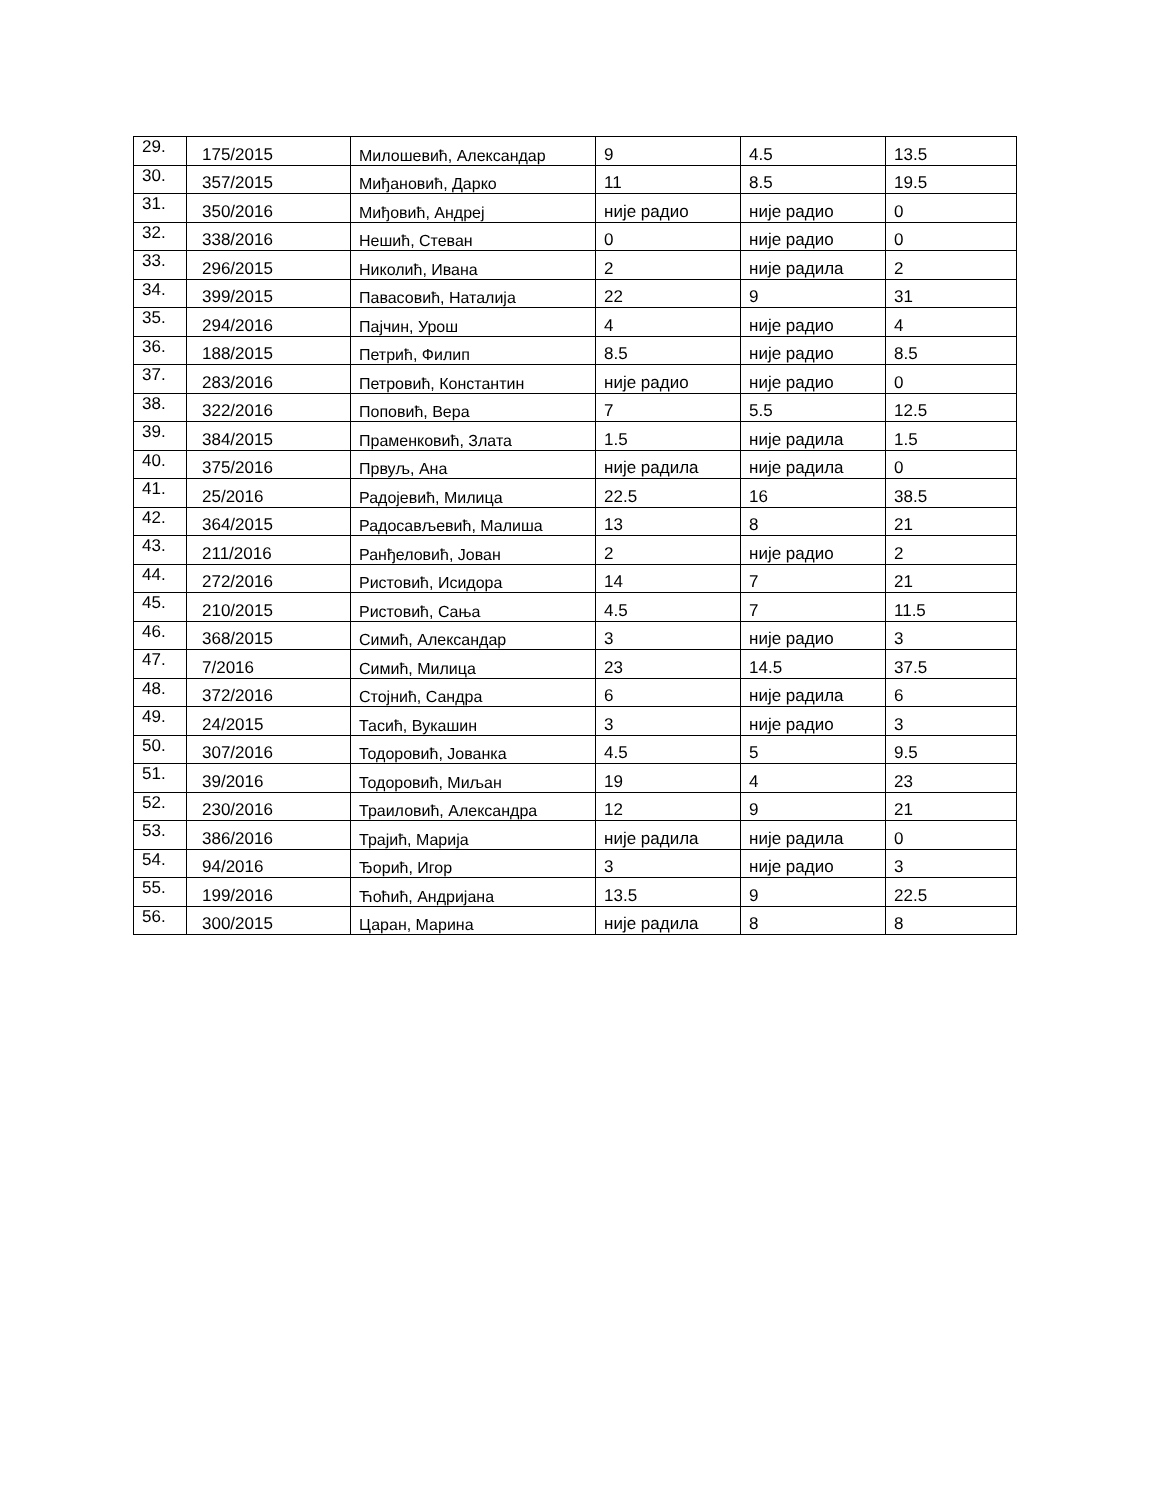| 29. | 175/2015 | Милошевић, Александар | 9 | 4.5 | 13.5 |
| 30. | 357/2015 | Миђановић, Дарко | 11 | 8.5 | 19.5 |
| 31. | 350/2016 | Миђовић, Андреј | није радио | није радио | 0 |
| 32. | 338/2016 | Нешић, Стеван | 0 | није радио | 0 |
| 33. | 296/2015 | Николић, Ивана | 2 | није радила | 2 |
| 34. | 399/2015 | Павасовић, Наталија | 22 | 9 | 31 |
| 35. | 294/2016 | Пајчин, Урош | 4 | није радио | 4 |
| 36. | 188/2015 | Петрић, Филип | 8.5 | није радио | 8.5 |
| 37. | 283/2016 | Петровић, Константин | није радио | није радио | 0 |
| 38. | 322/2016 | Поповић, Вера | 7 | 5.5 | 12.5 |
| 39. | 384/2015 | Праменковић, Злата | 1.5 | није радила | 1.5 |
| 40. | 375/2016 | Првуљ, Ана | није радила | није радила | 0 |
| 41. | 25/2016 | Радојевић, Милица | 22.5 | 16 | 38.5 |
| 42. | 364/2015 | Радосављевић, Малиша | 13 | 8 | 21 |
| 43. | 211/2016 | Ранђеловић, Јован | 2 | није радио | 2 |
| 44. | 272/2016 | Ристовић, Исидора | 14 | 7 | 21 |
| 45. | 210/2015 | Ристовић, Сања | 4.5 | 7 | 11.5 |
| 46. | 368/2015 | Симић, Александар | 3 | није радио | 3 |
| 47. | 7/2016 | Симић, Милица | 23 | 14.5 | 37.5 |
| 48. | 372/2016 | Стојнић, Сандра | 6 | није радила | 6 |
| 49. | 24/2015 | Тасић, Вукашин | 3 | није радио | 3 |
| 50. | 307/2016 | Тодоровић, Јованка | 4.5 | 5 | 9.5 |
| 51. | 39/2016 | Тодоровић, Миљан | 19 | 4 | 23 |
| 52. | 230/2016 | Траиловић, Александра | 12 | 9 | 21 |
| 53. | 386/2016 | Трајић, Марија | није радила | није радила | 0 |
| 54. | 94/2016 | Ђорић, Игор | 3 | није радио | 3 |
| 55. | 199/2016 | Ћоћић, Андријана | 13.5 | 9 | 22.5 |
| 56. | 300/2015 | Царан, Марина | није радила | 8 | 8 |